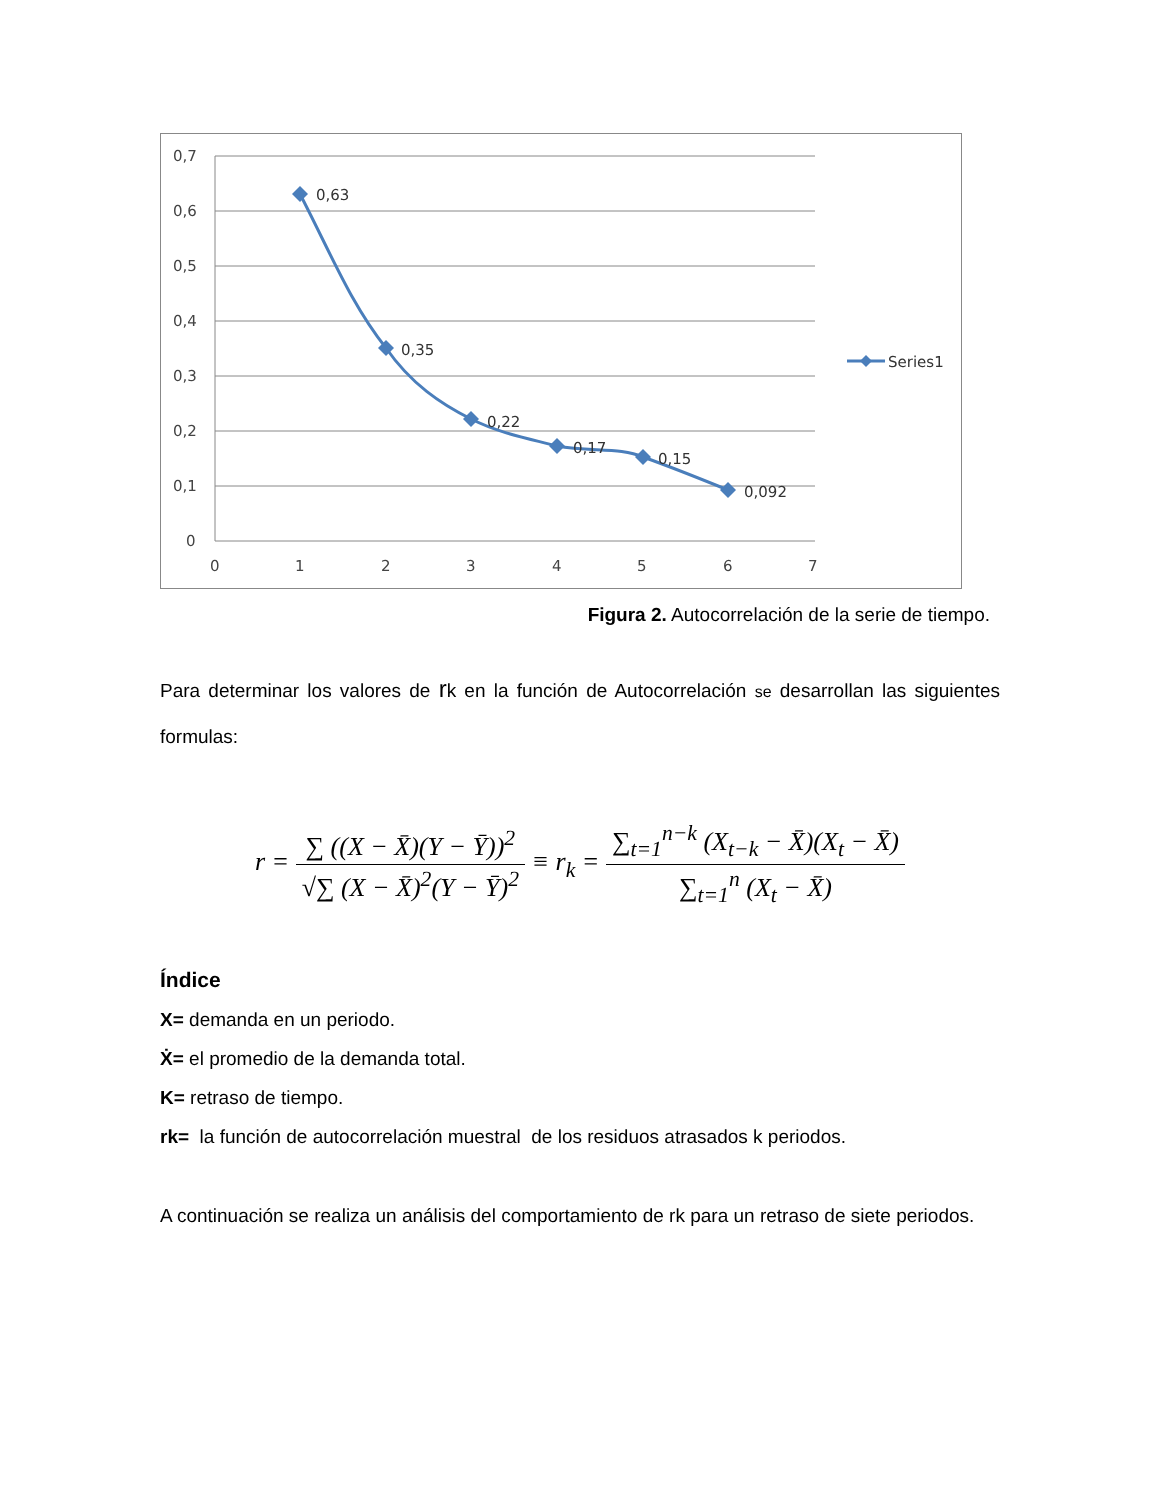0,7
0,6
0,5
0,4
0,3
0,2
0,1
0
0
1
2
3
4
5
6
7
0,63
0,35
0,22
0,17
0,15
0,092
Series1
Figura 2. Autocorrelación de la serie de tiempo.
Para determinar los valores de rk en la función de Autocorrelación se desarrollan las siguientes formulas:
r = ∑ ((X − X̄)(Y − Ȳ))<sup>2</sup> √∑ (X − X̄)<sup>2</sup>(Y − Ȳ)<sup>2</sup> ≡ r<sub>k</sub> = ∑<sub>t=1</sub><sup>n−k</sup> (X<sub>t−k</sub> − X̄)(X<sub>t</sub> − X̄) ∑<sub>t=1</sub><sup>n</sup> (X<sub>t</sub> − X̄)
Índice
X= demanda en un periodo.
Ẋ= el promedio de la demanda total.
K= retraso de tiempo.
rk= la función de autocorrelación muestral de los residuos atrasados k periodos.
A continuación se realiza un análisis del comportamiento de rk para un retraso de siete periodos.